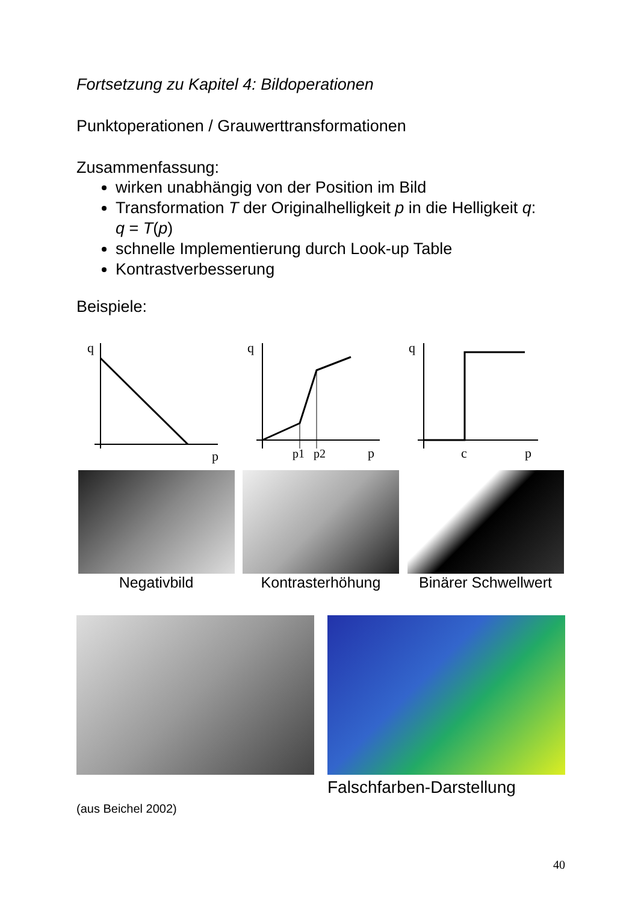Fortsetzung zu Kapitel 4: Bildoperationen
Punktoperationen / Grauwerttransformationen
Zusammenfassung:
wirken unabhängig von der Position im Bild
Transformation T der Originalhelligkeit p in die Helligkeit q:
q = T(p)
schnelle Implementierung durch Look-up Table
Kontrastverbesserung
Beispiele:
q
p
Negativbild
q
p1
p2
p
Kontrasterhöhung
q
c
p
Binärer Schwellwert
(aus Beichel 2002)
Falschfarben-Darstellung
40